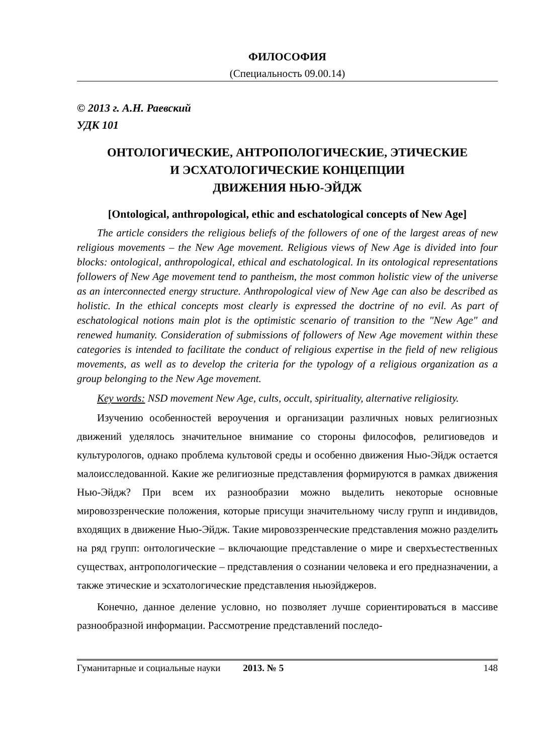ФИЛОСОФИЯ
(Специальность 09.00.14)
© 2013 г. А.Н. Раевский
УДК 101
ОНТОЛОГИЧЕСКИЕ, АНТРОПОЛОГИЧЕСКИЕ, ЭТИЧЕСКИЕ
И ЭСХАТОЛОГИЧЕСКИЕ КОНЦЕПЦИИ
ДВИЖЕНИЯ НЬЮ-ЭЙДЖ
[Ontological, anthropological, ethic and eschatological concepts of New Age]
The article considers the religious beliefs of the followers of one of the largest areas of new religious movements – the New Age movement. Religious views of New Age is divided into four blocks: ontological, anthropological, ethical and eschatological. In its ontological representations followers of New Age movement tend to pantheism, the most common holistic view of the universe as an interconnected energy structure. Anthropological view of New Age can also be described as holistic. In the ethical concepts most clearly is expressed the doctrine of no evil. As part of eschatological notions main plot is the optimistic scenario of transition to the "New Age" and renewed humanity. Consideration of submissions of followers of New Age movement within these categories is intended to facilitate the conduct of religious expertise in the field of new religious movements, as well as to develop the criteria for the typology of a religious organization as a group belonging to the New Age movement.
Key words: NSD movement New Age, cults, occult, spirituality, alternative religiosity.
Изучению особенностей вероучения и организации различных новых религиозных движений уделялось значительное внимание со стороны философов, религиоведов и культурологов, однако проблема культовой среды и особенно движения Нью-Эйдж остается малоисследованной. Какие же религиозные представления формируются в рамках движения Нью-Эйдж? При всем их разнообразии можно выделить некоторые основные мировоззренческие положения, которые присущи значительному числу групп и индивидов, входящих в движение Нью-Эйдж. Такие мировоззренческие представления можно разделить на ряд групп: онтологические – включающие представление о мире и сверхъестественных существах, антропологические – представления о сознании человека и его предназначении, а также этические и эсхатологические представления ньюэйджеров.
Конечно, данное деление условно, но позволяет лучше сориентироваться в массиве разнообразной информации. Рассмотрение представлений последо-
Гуманитарные и социальные науки 2013. № 5 148